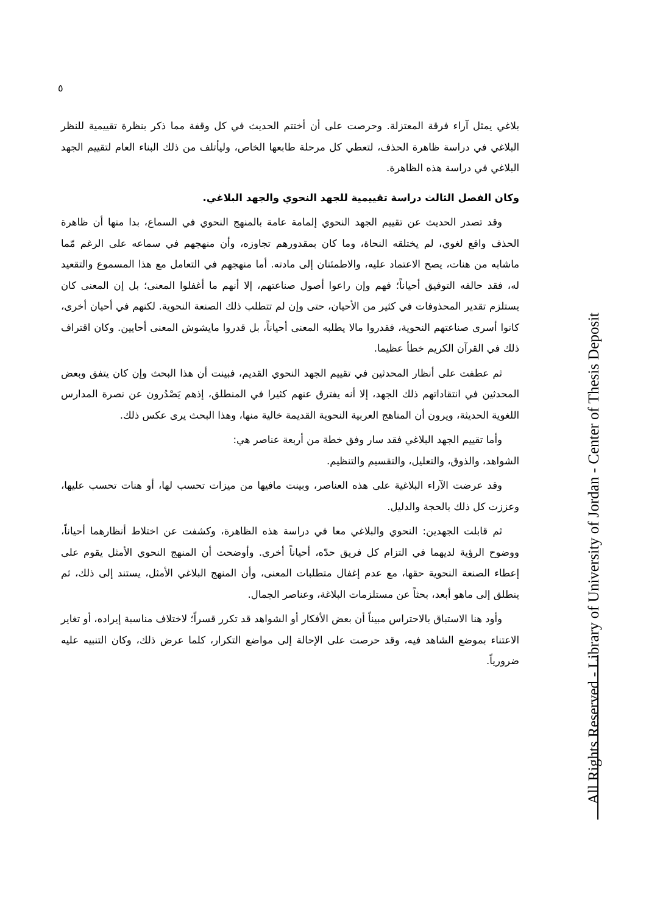٥
بلاغي يمثل آراء فرقة المعتزلة. وحرصت على أن أختتم الحديث في كل وقفة مما ذكر بنظرة تقييمية للنظر البلاغي في دراسة ظاهرة الحذف، لتعطي كل مرحلة طابعها الخاص، وليأتلف من ذلك البناء العام لتقييم الجهد البلاغي في دراسة هذه الظاهرة.
وكان الفصل الثالث دراسة تقييمية للجهد النحوي والجهد البلاغي.
وقد تصدر الحديث عن تقييم الجهد النحوي إلمامة عامة بالمنهج النحوي في السماع، بدا منها أن ظاهرة الحذف واقع لغوي، لم يختلقه النحاة، وما كان بمقدورهم تجاوزه، وأن منهجهم في سماعه على الرغم مّما ماشابه من هنات، يصح الاعتماد عليه، والاطمئنان إلى مادته. أما منهجهم في التعامل مع هذا المسموع والتقعيد له، فقد حالفه التوفيق أحياناً؛ فهم وإن راعوا أصول صناعتهم، إلا أنهم ما أغفلوا المعنى؛ بل إن المعنى كان يستلزم تقدير المحذوفات في كثير من الأحيان، حتى وإن لم تتطلب ذلك الصنعة النحوية. لكنهم في أحيان أخرى، كانوا أسرى صناعتهم النحوية، فقدروا مالا يطلبه المعنى أحياناً، بل قدروا مايشوش المعنى أحايين. وكان اقتراف ذلك في القرآن الكريم خطأ عظيما.
ثم عطفت على أنظار المحدثين في تقييم الجهد النحوي القديم، فبينت أن هذا البحث وإن كان يتفق وبعض المحدثين في انتقاداتهم ذلك الجهد، إلا أنه يفترق عنهم كثيرا في المنطلق، إذهم يَصْدُرون عن نصرة المدارس اللغوية الحديثة، ويرون أن المناهج العربية النحوية القديمة خالية منها، وهذا البحث يرى عكس ذلك.
وأما تقييم الجهد البلاغي فقد سار وفق خطة من أربعة عناصر هي:
الشواهد، والذوق، والتعليل، والتقسيم والتنظيم.
وقد عرضت الآراء البلاغية على هذه العناصر، وبينت مافيها من ميزات تحسب لها، أو هنات تحسب عليها، وعززت كل ذلك بالحجة والدليل.
ثم قابلت الجهدين: النحوي والبلاغي معا في دراسة هذه الظاهرة، وكشفت عن اختلاط أنظارهما أحياناً، ووضوح الرؤية لديهما في التزام كل فريق حدّه، أحياناً أخرى. وأوضحت أن المنهج النحوي الأمثل يقوم على إعطاء الصنعة النحوية حقها، مع عدم إغفال متطلبات المعنى، وأن المنهج البلاغي الأمثل، يستند إلى ذلك، ثم ينطلق إلى ماهو أبعد، بحثاً عن مستلزمات البلاغة، وعناصر الجمال.
وأود هنا الاستباق بالاحتراس مبيناً أن بعض الأفكار أو الشواهد قد تكرر قسراً؛ لاختلاف مناسبة إيراده، أو تغاير الاعتناء بموضع الشاهد فيه، وقد حرصت على الإحالة إلى مواضع التكرار، كلما عرض ذلك، وكان التنبيه عليه ضرورياً.
All Rights Reserved - Library of University of Jordan - Center of Thesis Deposit